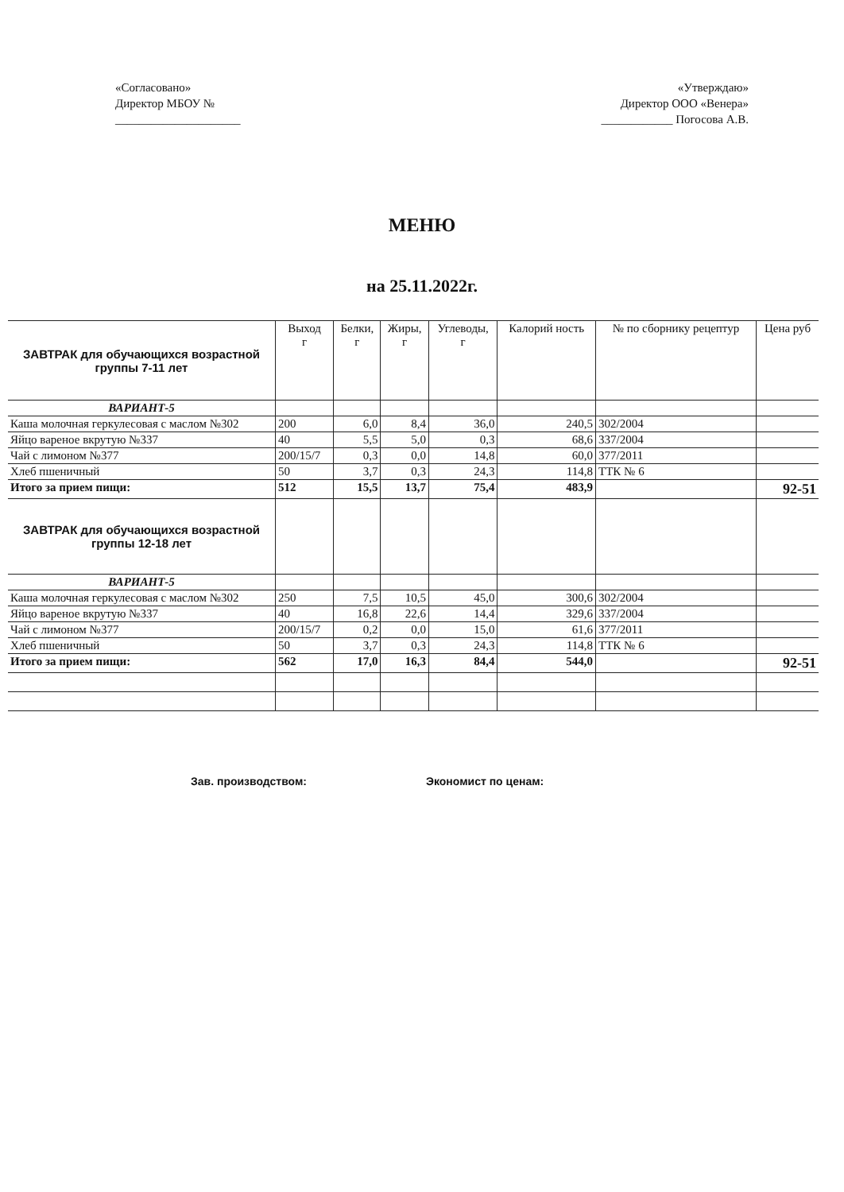«Согласовано»
Директор МБОУ №
_____________________
«Утверждаю»
Директор ООО «Венера»
____________ Погосова А.В.
МЕНЮ
на 25.11.2022г.
| ЗАВТРАК для обучающихся возрастной группы 7-11 лет | Выход г | Белки, г | Жиры, г | Углеводы, г | Калорий ность | № по сборнику рецептур | Цена руб |
| --- | --- | --- | --- | --- | --- | --- | --- |
| ВАРИАНТ-5 | | | | | | | |
| Каша молочная геркулесовая с маслом №302 | 200 | 6,0 | 8,4 | 36,0 | 240,5 | 302/2004 | |
| Яйцо вареное вкрутую №337 | 40 | 5,5 | 5,0 | 0,3 | 68,6 | 337/2004 | |
| Чай с лимоном №377 | 200/15/7 | 0,3 | 0,0 | 14,8 | 60,0 | 377/2011 | |
| Хлеб пшеничный | 50 | 3,7 | 0,3 | 24,3 | 114,8 | ТТК № 6 | |
| Итого за прием пищи: | 512 | 15,5 | 13,7 | 75,4 | 483,9 | | 92-51 |
| ЗАВТРАК для обучающихся возрастной группы 12-18 лет | | | | | | | |
| ВАРИАНТ-5 | | | | | | | |
| Каша молочная геркулесовая с маслом №302 | 250 | 7,5 | 10,5 | 45,0 | 300,6 | 302/2004 | |
| Яйцо вареное вкрутую №337 | 40 | 16,8 | 22,6 | 14,4 | 329,6 | 337/2004 | |
| Чай с лимоном №377 | 200/15/7 | 0,2 | 0,0 | 15,0 | 61,6 | 377/2011 | |
| Хлеб пшеничный | 50 | 3,7 | 0,3 | 24,3 | 114,8 | ТТК № 6 | |
| Итого за прием пищи: | 562 | 17,0 | 16,3 | 84,4 | 544,0 | | 92-51 |
Зав. производством: Экономист по ценам: